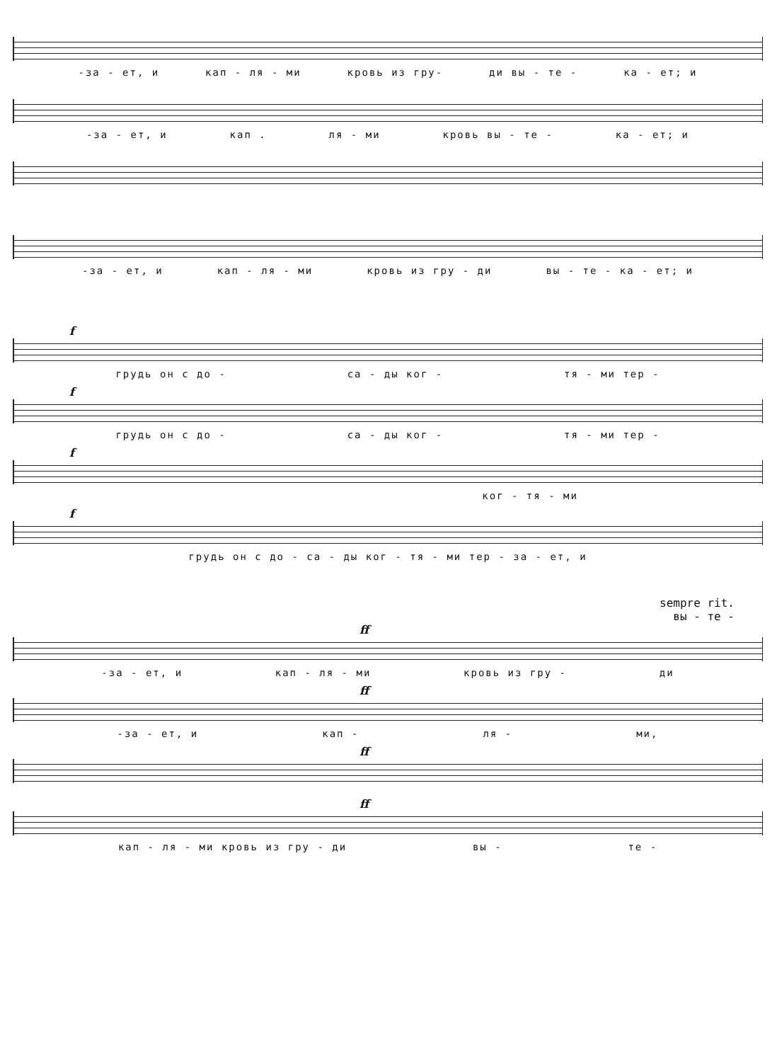-за - ет, и кап - ля - ми кровь из гру- ди вы - те - ка - ет; и
-за - ет, и кап . ля - ми кровь вы - те - ка - ет; и
-за - ет, и кап - ля - ми кровь из гру - ди вы - те - ка - ет; и
f
грудь он с до - са - ды ког - тя - ми тер -
f
грудь он с до - са - ды ког - тя - ми тер -
f
ког - тя - ми
f
грудь он с до - са - ды ког - тя - ми тер - за - ет, и
sempre rit.
вы - те -
ff
-за - ет, и кап - ля - ми кровь из гру - ди
ff
-за - ет, и кап - ля - ми,
ff
ff
кап - ля - ми кровь из гру - ди вы - те -